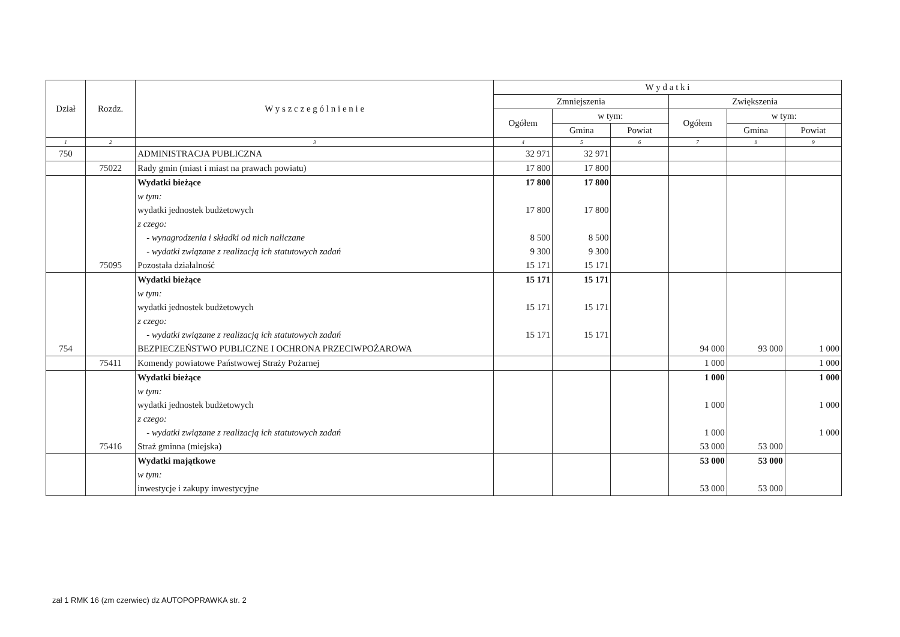| Dział | Rozdz. | W y s z c z e g ó l n i e n i e | W y d a t k i | | | | | |
| --- | --- | --- | --- | --- | --- | --- | --- | --- |
| | | | Zmniejszenia | | | Zwiększenia | | |
| | | | Ogółem | w tym: | | Ogółem | w tym: | |
| | | | | Gmina | Powiat | | Gmina | Powiat |
| 1 | 2 | 3 | 4 | 5 | 6 | 7 | 8 | 9 |
| 750 | | ADMINISTRACJA PUBLICZNA | 32 971 | 32 971 | | | | |
| | 75022 | Rady gmin (miast i miast na prawach powiatu) | 17 800 | 17 800 | | | | |
| | | Wydatki bieżące | 17 800 | 17 800 | | | | |
| | | w tym: | | | | | | |
| | | wydatki jednostek budżetowych | 17 800 | 17 800 | | | | |
| | | z czego: | | | | | | |
| | | - wynagrodzenia i składki od nich naliczane | 8 500 | 8 500 | | | | |
| | | - wydatki związane z realizacją ich statutowych zadań | 9 300 | 9 300 | | | | |
| | 75095 | Pozostała działalność | 15 171 | 15 171 | | | | |
| | | Wydatki bieżące | 15 171 | 15 171 | | | | |
| | | w tym: | | | | | | |
| | | wydatki jednostek budżetowych | 15 171 | 15 171 | | | | |
| | | z czego: | | | | | | |
| | | - wydatki związane z realizacją ich statutowych zadań | 15 171 | 15 171 | | | | |
| 754 | | BEZPIECZEŃSTWO PUBLICZNE I OCHRONA PRZECIWPOŻAROWA | | | | 94 000 | 93 000 | 1 000 |
| | 75411 | Komendy powiatowe Państwowej Straży Pożarnej | | | | 1 000 | | 1 000 |
| | | Wydatki bieżące | | | | 1 000 | | 1 000 |
| | | w tym: | | | | | | |
| | | wydatki jednostek budżetowych | | | | 1 000 | | 1 000 |
| | | z czego: | | | | | | |
| | | - wydatki związane z realizacją ich statutowych zadań | | | | 1 000 | | 1 000 |
| | 75416 | Straż gminna (miejska) | | | | 53 000 | 53 000 | |
| | | Wydatki majątkowe | | | | 53 000 | 53 000 | |
| | | w tym: | | | | | | |
| | | inwestycje i zakupy inwestycyjne | | | | 53 000 | 53 000 | |
zał 1 RMK 16 (zm czerwiec) dz AUTOPOPRAWKA str. 2